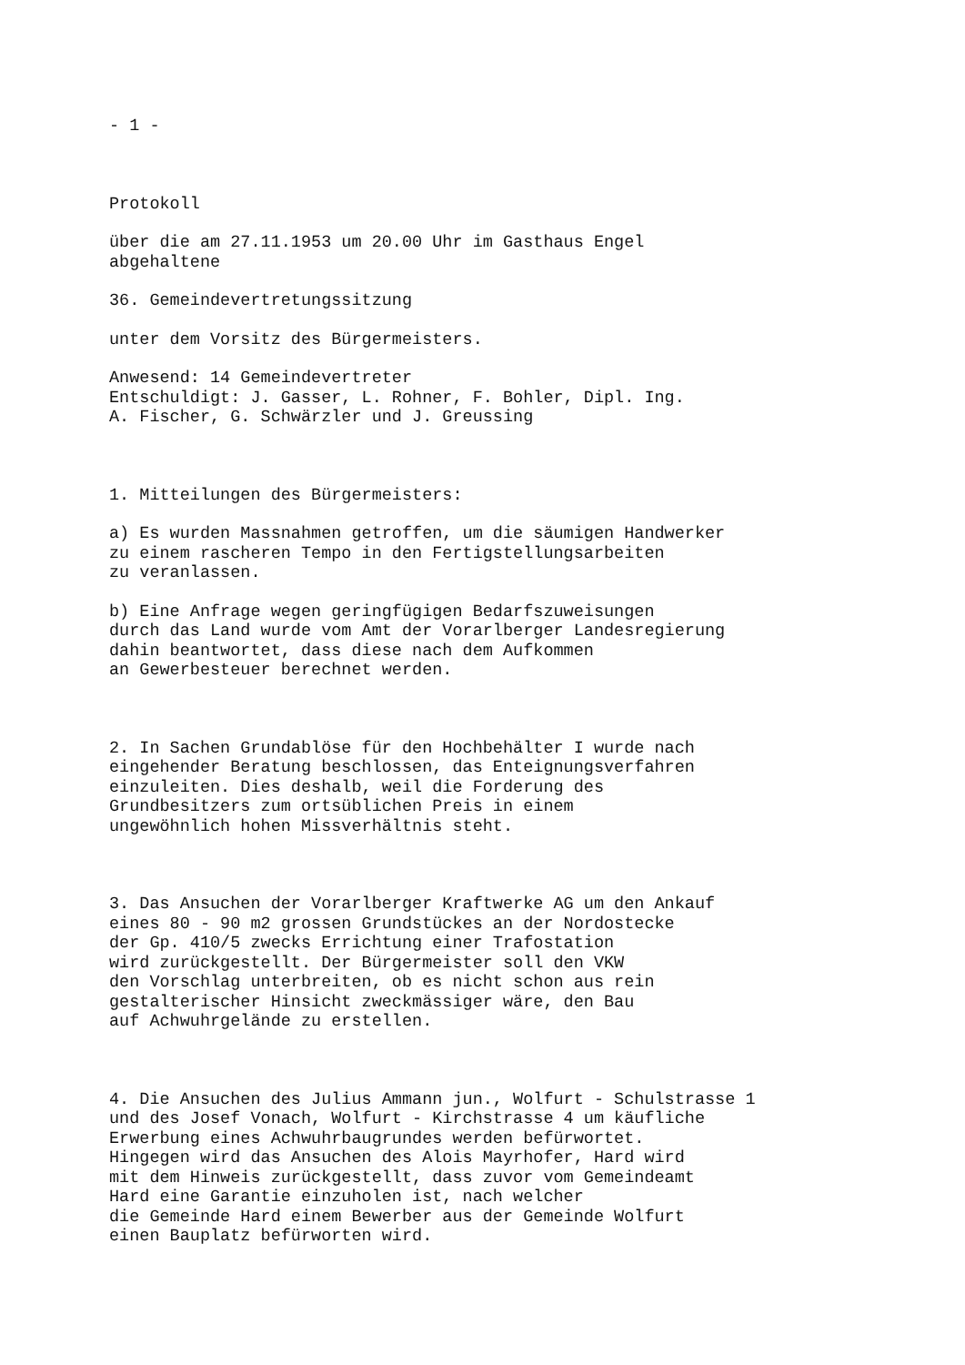- 1 -
Protokoll
über die am 27.11.1953 um 20.00 Uhr im Gasthaus Engel abgehaltene
36. Gemeindevertretungssitzung
unter dem Vorsitz des Bürgermeisters.
Anwesend: 14 Gemeindevertreter Entschuldigt: J. Gasser, L. Rohner, F. Bohler, Dipl. Ing. A. Fischer, G. Schwärzler und J. Greussing
1. Mitteilungen des Bürgermeisters:
a) Es wurden Massnahmen getroffen, um die säumigen Handwerker zu einem rascheren Tempo in den Fertigstellungsarbeiten zu veranlassen.
b) Eine Anfrage wegen geringfügigen Bedarfszuweisungen durch das Land wurde vom Amt der Vorarlberger Landesregierung dahin beantwortet, dass diese nach dem Aufkommen an Gewerbesteuer berechnet werden.
2. In Sachen Grundablöse für den Hochbehälter I wurde nach eingehender Beratung beschlossen, das Enteignungsverfahren einzuleiten. Dies deshalb, weil die Forderung des Grundbesitzers zum ortsüblichen Preis in einem ungewöhnlich hohen Missverhältnis steht.
3. Das Ansuchen der Vorarlberger Kraftwerke AG um den Ankauf eines 80 - 90 m2 grossen Grundstückes an der Nordostecke der Gp. 410/5 zwecks Errichtung einer Trafostation wird zurückgestellt. Der Bürgermeister soll den VKW den Vorschlag unterbreiten, ob es nicht schon aus rein gestalterischer Hinsicht zweckmässiger wäre, den Bau auf Achwuhrgelände zu erstellen.
4. Die Ansuchen des Julius Ammann jun., Wolfurt - Schulstrasse 1 und des Josef Vonach, Wolfurt - Kirchstrasse 4 um käufliche Erwerbung eines Achwuhrbaugrundes werden befürwortet. Hingegen wird das Ansuchen des Alois Mayrhofer, Hard wird mit dem Hinweis zurückgestellt, dass zuvor vom Gemeindeamt Hard eine Garantie einzuholen ist, nach welcher die Gemeinde Hard einem Bewerber aus der Gemeinde Wolfurt einen Bauplatz befürworten wird.